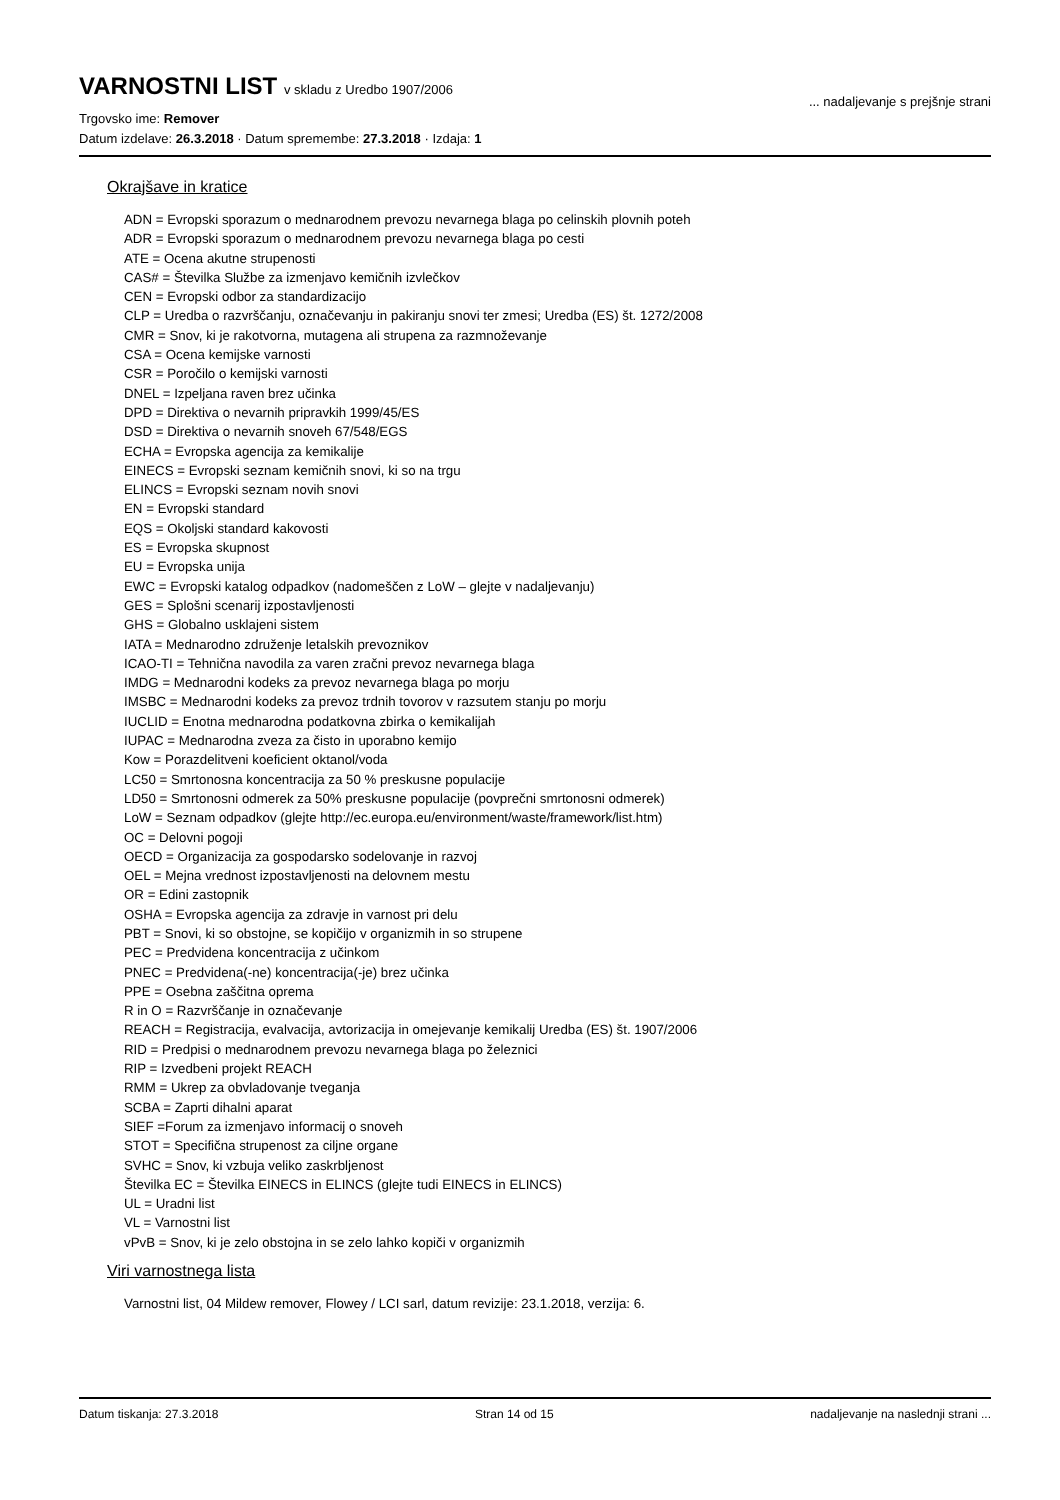VARNOSTNI LIST v skladu z Uredbo 1907/2006
... nadaljevanje s prejšnje strani
Trgovsko ime: Remover
Datum izdelave: 26.3.2018 · Datum spremembe: 27.3.2018 · Izdaja: 1
Okrajšave in kratice
ADN = Evropski sporazum o mednarodnem prevozu nevarnega blaga po celinskih plovnih poteh
ADR = Evropski sporazum o mednarodnem prevozu nevarnega blaga po cesti
ATE = Ocena akutne strupenosti
CAS# = Številka Službe za izmenjavo kemičnih izvlečkov
CEN = Evropski odbor za standardizacijo
CLP = Uredba o razvrščanju, označevanju in pakiranju snovi ter zmesi; Uredba (ES) št. 1272/2008
CMR = Snov, ki je rakotvorna, mutagena ali strupena za razmnoževanje
CSA = Ocena kemijske varnosti
CSR = Poročilo o kemijski varnosti
DNEL = Izpeljana raven brez učinka
DPD = Direktiva o nevarnih pripravkih 1999/45/ES
DSD = Direktiva o nevarnih snoveh 67/548/EGS
ECHA = Evropska agencija za kemikalije
EINECS = Evropski seznam kemičnih snovi, ki so na trgu
ELINCS = Evropski seznam novih snovi
EN = Evropski standard
EQS = Okoljski standard kakovosti
ES = Evropska skupnost
EU = Evropska unija
EWC = Evropski katalog odpadkov (nadomeščen z LoW – glejte v nadaljevanju)
GES = Splošni scenarij izpostavljenosti
GHS = Globalno usklajeni sistem
IATA = Mednarodno združenje letalskih prevoznikov
ICAO-TI = Tehnična navodila za varen zračni prevoz nevarnega blaga
IMDG = Mednarodni kodeks za prevoz nevarnega blaga po morju
IMSBC = Mednarodni kodeks za prevoz trdnih tovorov v razsutem stanju po morju
IUCLID = Enotna mednarodna podatkovna zbirka o kemikalijah
IUPAC = Mednarodna zveza za čisto in uporabno kemijo
Kow = Porazdelitveni koeficient oktanol/voda
LC50 = Smrtonosna koncentracija za 50 % preskusne populacije
LD50 = Smrtonosni odmerek za 50% preskusne populacije (povprečni smrtonosni odmerek)
LoW = Seznam odpadkov (glejte http://ec.europa.eu/environment/waste/framework/list.htm)
OC = Delovni pogoji
OECD = Organizacija za gospodarsko sodelovanje in razvoj
OEL = Mejna vrednost izpostavljenosti na delovnem mestu
OR = Edini zastopnik
OSHA = Evropska agencija za zdravje in varnost pri delu
PBT = Snovi, ki so obstojne, se kopičijo v organizmih in so strupene
PEC = Predvidena koncentracija z učinkom
PNEC = Predvidena(-ne) koncentracija(-je) brez učinka
PPE = Osebna zaščitna oprema
R in O = Razvrščanje in označevanje
REACH = Registracija, evalvacija, avtorizacija in omejevanje kemikalij Uredba (ES) št. 1907/2006
RID = Predpisi o mednarodnem prevozu nevarnega blaga po železnici
RIP = Izvedbeni projekt REACH
RMM = Ukrep za obvladovanje tveganja
SCBA = Zaprti dihalni aparat
SIEF =Forum za izmenjavo informacij o snoveh
STOT = Specifična strupenost za ciljne organe
SVHC = Snov, ki vzbuja veliko zaskrbljenost
Številka EC = Številka EINECS in ELINCS (glejte tudi EINECS in ELINCS)
UL = Uradni list
VL = Varnostni list
vPvB = Snov, ki je zelo obstojna in se zelo lahko kopiči v organizmih
Viri varnostnega lista
Varnostni list, 04 Mildew remover, Flowey / LCI sarl, datum revizije: 23.1.2018, verzija: 6.
Datum tiskanja: 27.3.2018 Stran 14 od 15 nadaljevanje na naslednji strani ...